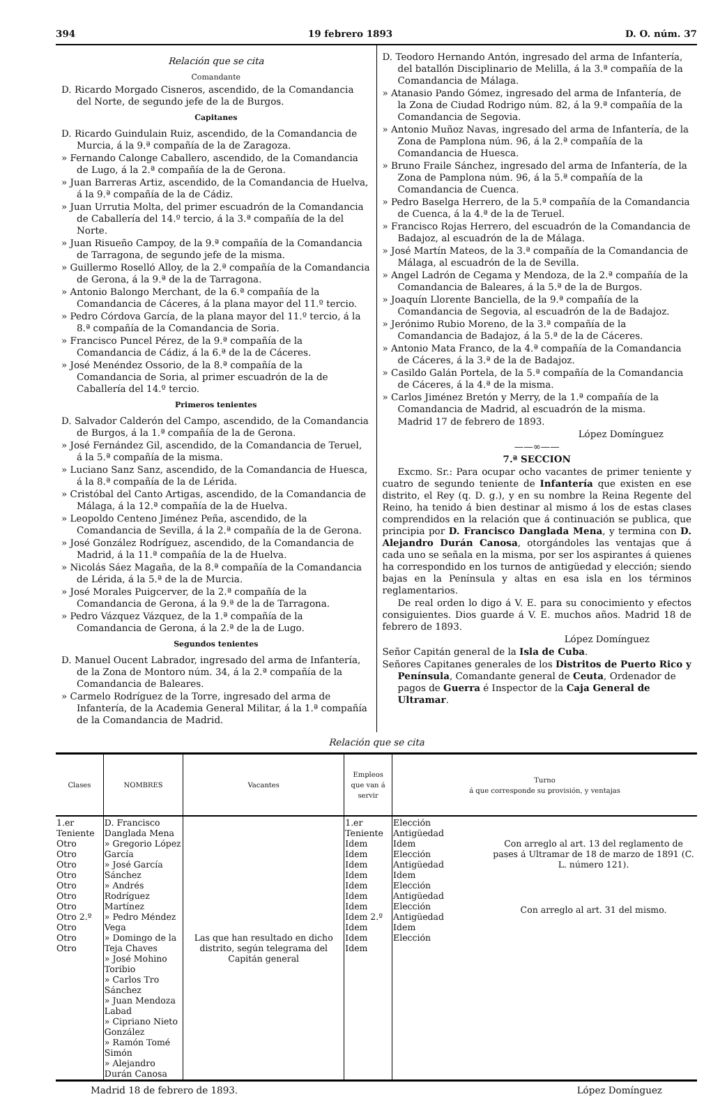394 19 febrero 1893 D. O. núm. 37
Relación que se cita
Comandante
D. Ricardo Morgado Cisneros, ascendido, de la Comandancia del Norte, de segundo jefe de la de Burgos.
Capitanes
D. Ricardo Guindulain Ruiz, ascendido, de la Comandancia de Murcia, á la 9.ª compañía de la de Zaragoza.
» Fernando Calonge Caballero, ascendido, de la Comandancia de Lugo, á la 2.ª compañía de la de Gerona.
» Juan Barreras Artiz, ascendido, de la Comandancia de Huelva, á la 9.ª compañía de la de Cádiz.
» Juan Urrutia Molta, del primer escuadrón de la Comandancia de Caballería del 14.º tercio, á la 3.ª compañía de la del Norte.
» Juan Risueño Campoy, de la 9.ª compañía de la Comandancia de Tarragona, de segundo jefe de la misma.
» Guillermo Roselló Alloy, de la 2.ª compañía de la Comandancia de Gerona, á la 9.ª de la de Tarragona.
» Antonio Balongo Merchant, de la 6.ª compañía de la Comandancia de Cáceres, á la plana mayor del 11.º tercio.
» Pedro Córdova García, de la plana mayor del 11.º tercio, á la 8.ª compañía de la Comandancia de Soria.
» Francisco Puncel Pérez, de la 9.ª compañía de la Comandancia de Cádiz, á la 6.ª de la de Cáceres.
» José Menéndez Ossorio, de la 8.ª compañía de la Comandancia de Soria, al primer escuadrón de la de Caballería del 14.º tercio.
Primeros tenientes
D. Salvador Calderón del Campo, ascendido, de la Comandancia de Burgos, á la 1.ª compañía de la de Gerona.
» José Fernández Gil, ascendido, de la Comandancia de Teruel, á la 5.ª compañía de la misma.
» Luciano Sanz Sanz, ascendido, de la Comandancia de Huesca, á la 8.ª compañía de la de Lérida.
» Cristóbal del Canto Artigas, ascendido, de la Comandancia de Málaga, á la 12.ª compañía de la de Huelva.
» Leopoldo Centeno Jiménez Peña, ascendido, de la Comandancia de Sevilla, á la 2.ª compañía de la de Gerona.
» José González Rodríguez, ascendido, de la Comandancia de Madrid, á la 11.ª compañía de la de Huelva.
» Nicolás Sáez Magaña, de la 8.ª compañía de la Comandancia de Lérida, á la 5.ª de la de Murcia.
» José Morales Puigcerver, de la 2.ª compañía de la Comandancia de Gerona, á la 9.ª de la de Tarragona.
» Pedro Vázquez Vázquez, de la 1.ª compañía de la Comandancia de Gerona, á la 2.ª de la de Lugo.
Segundos tenientes
D. Manuel Oucent Labrador, ingresado del arma de Infantería, de la Zona de Montoro núm. 34, á la 2.ª compañía de la Comandancia de Baleares.
» Carmelo Rodríguez de la Torre, ingresado del arma de Infantería, de la Academia General Militar, á la 1.ª compañía de la Comandancia de Madrid.
D. Teodoro Hernando Antón, ingresado del arma de Infantería, del batallón Disciplinario de Melilla, á la 3.ª compañía de la Comandancia de Málaga.
» Atanasio Pando Gómez, ingresado del arma de Infantería, de la Zona de Ciudad Rodrigo núm. 82, á la 9.ª compañía de la Comandancia de Segovia.
» Antonio Muñoz Navas, ingresado del arma de Infantería, de la Zona de Pamplona núm. 96, á la 2.ª compañía de la Comandancia de Huesca.
» Bruno Fraile Sánchez, ingresado del arma de Infantería, de la Zona de Pamplona núm. 96, á la 5.ª compañía de la Comandancia de Cuenca.
» Pedro Baselga Herrero, de la 5.ª compañía de la Comandancia de Cuenca, á la 4.ª de la de Teruel.
» Francisco Rojas Herrero, del escuadrón de la Comandancia de Badajoz, al escuadrón de la de Málaga.
» José Martín Mateos, de la 3.ª compañía de la Comandancia de Málaga, al escuadrón de la de Sevilla.
» Angel Ladrón de Cegama y Mendoza, de la 2.ª compañía de la Comandancia de Baleares, á la 5.ª de la de Burgos.
» Joaquín Llorente Banciella, de la 9.ª compañía de la Comandancia de Segovia, al escuadrón de la de Badajoz.
» Jerónimo Rubio Moreno, de la 3.ª compañía de la Comandancia de Badajoz, á la 5.ª de la de Cáceres.
» Antonio Mata Franco, de la 4.ª compañía de la Comandancia de Cáceres, á la 3.ª de la de Badajoz.
» Casildo Galán Portela, de la 5.ª compañía de la Comandancia de Cáceres, á la 4.ª de la misma.
» Carlos Jiménez Bretón y Merry, de la 1.ª compañía de la Comandancia de Madrid, al escuadrón de la misma.
Madrid 17 de febrero de 1893.
López Domínguez
——∞——
7.ª SECCION
Excmo. Sr.: Para ocupar ocho vacantes de primer teniente y cuatro de segundo teniente de Infantería que existen en ese distrito, el Rey (q. D. g.), y en su nombre la Reina Regente del Reino, ha tenido á bien destinar al mismo á los de estas clases comprendidos en la relación que á continuación se publica, que principia por D. Francisco Danglada Mena, y termina con D. Alejandro Durán Canosa, otorgándoles las ventajas que á cada uno se señala en la misma, por ser los aspirantes á quienes ha correspondido en los turnos de antigüedad y elección; siendo bajas en la Península y altas en esa isla en los términos reglamentarios.
De real orden lo digo á V. E. para su conocimiento y efectos consiguientes. Dios guarde á V. E. muchos años. Madrid 18 de febrero de 1893.
López Domínguez
Señor Capitán general de la Isla de Cuba.
Señores Capitanes generales de los Distritos de Puerto Rico y Península, Comandante general de Ceuta, Ordenador de pagos de Guerra é Inspector de la Caja General de Ultramar.
Relación que se cita
| Clases | NOMBRES | Vacantes | Empleos que van á servir | Turno á que corresponde su provisión, y ventajas |
| --- | --- | --- | --- | --- |
| 1.er Teniente Otro Otro Otro Otro Otro Otro Otro Otro 2.º Otro Otro Otro | D. Francisco Danglada Mena » Gregorio López García » José García Sánchez » Andrés Rodríguez Martínez » Pedro Méndez Vega » Domingo de la Teja Chaves » José Mohino Toribio » Carlos Tro Sánchez » Juan Mendoza Labad » Cipriano Nieto González » Ramón Tomé Simón » Alejandro Durán Canosa | Las que han resultado en dicho distrito, según telegrama del Capitán general | 1.er Teniente Idem Idem Idem Idem Idem Idem Idem Idem 2.º Idem Idem Idem | Elección Antigüedad Idem Elección Antigüedad Idem Elección Antigüedad Elección Antigüedad Idem Elección Con arreglo al art. 13 del reglamento de pases á Ultramar de 18 de marzo de 1891 (C. L. número 121). Con arreglo al art. 31 del mismo. |
Madrid 18 de febrero de 1893. López Domínguez